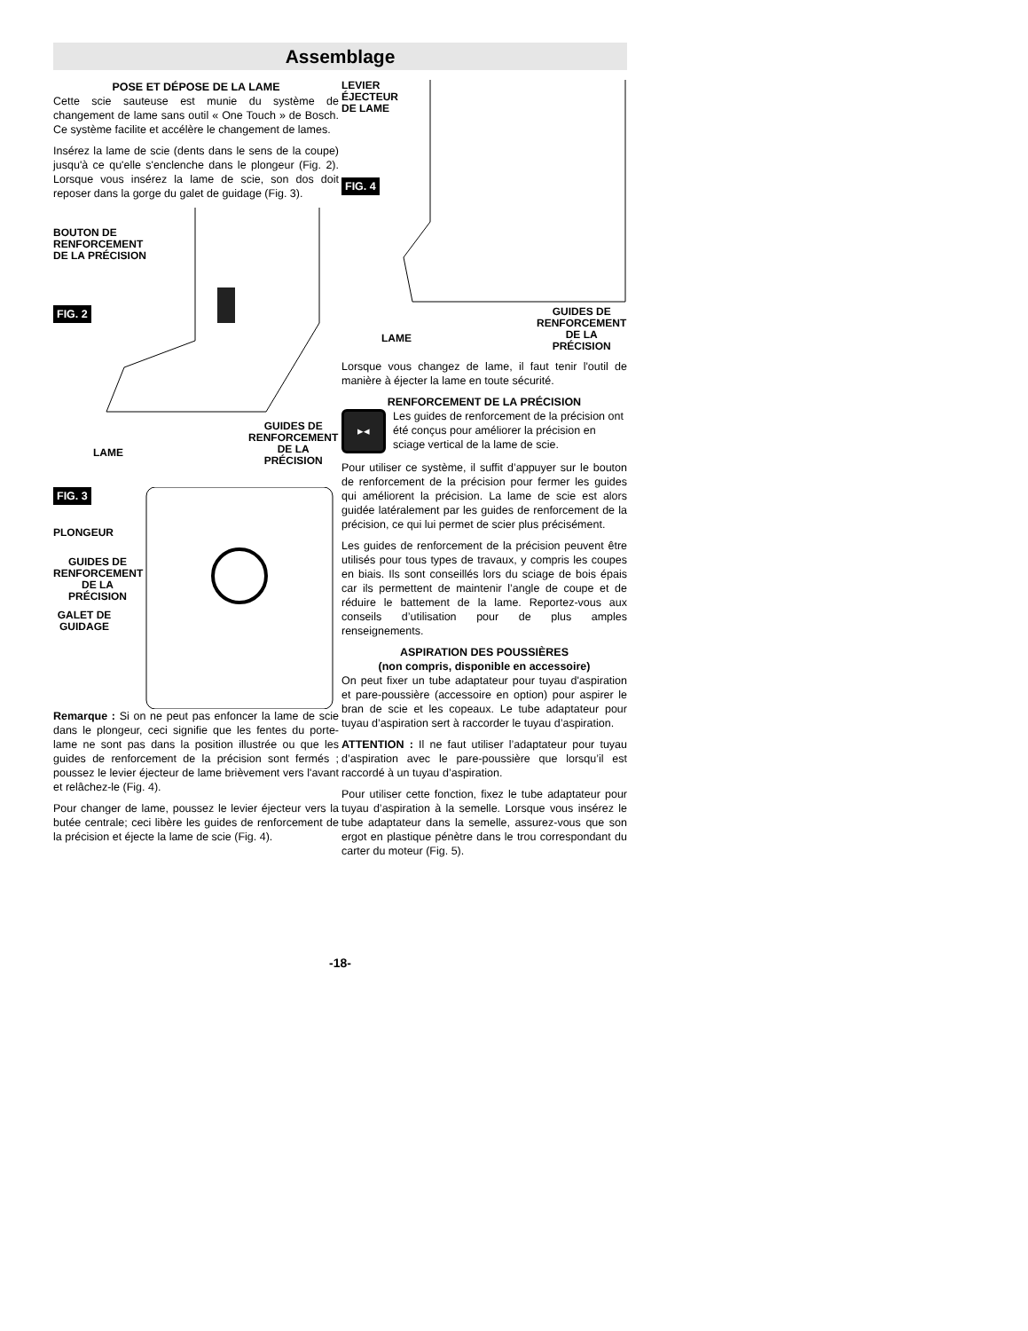Assemblage
POSE ET DÉPOSE DE LA LAME
Cette scie sauteuse est munie du système de changement de lame sans outil « One Touch » de Bosch. Ce système facilite et accélère le changement de lames.
Insérez la lame de scie (dents dans le sens de la coupe) jusqu'à ce qu'elle s'enclenche dans le plongeur (Fig. 2). Lorsque vous insérez la lame de scie, son dos doit reposer dans la gorge du galet de guidage (Fig. 3).
BOUTON DE
RENFORCEMENT
DE LA PRÉCISION
FIG. 2
GUIDES DE
RENFORCEMENT
DE LA
PRÉCISION
LAME
FIG. 3
PLONGEUR
GUIDES DE
RENFORCEMENT
DE LA
PRÉCISION
GALET DE
GUIDAGE
Remarque : Si on ne peut pas enfoncer la lame de scie dans le plongeur, ceci signifie que les fentes du porte-lame ne sont pas dans la position illustrée ou que les guides de renforcement de la précision sont fermés ; poussez le levier éjecteur de lame brièvement vers l'avant et relâchez-le (Fig. 4).
Pour changer de lame, poussez le levier éjecteur vers la butée centrale; ceci libère les guides de renforcement de la précision et éjecte la lame de scie (Fig. 4).
LEVIER
ÉJECTEUR
DE LAME
FIG. 4
GUIDES DE
RENFORCEMENT
DE LA
PRÉCISION
LAME
Lorsque vous changez de lame, il faut tenir l'outil de manière à éjecter la lame en toute sécurité.
RENFORCEMENT DE LA PRÉCISION
▸◂
Les guides de renforcement de la précision ont été conçus pour améliorer la précision en sciage vertical de la lame de scie.
Pour utiliser ce système, il suffit d’appuyer sur le bouton de renforcement de la précision pour fermer les guides qui améliorent la précision. La lame de scie est alors guidée latéralement par les guides de renforcement de la précision, ce qui lui permet de scier plus précisément.
Les guides de renforcement de la précision peuvent être utilisés pour tous types de travaux, y compris les coupes en biais. Ils sont conseillés lors du sciage de bois épais car ils permettent de maintenir l’angle de coupe et de réduire le battement de la lame. Reportez-vous aux conseils d’utilisation pour de plus amples renseignements.
ASPIRATION DES POUSSIÈRES
(non compris, disponible en accessoire)
On peut fixer un tube adaptateur pour tuyau d'aspiration et pare-poussière (accessoire en option) pour aspirer le bran de scie et les copeaux. Le tube adaptateur pour tuyau d’aspiration sert à raccorder le tuyau d’aspiration.
ATTENTION : Il ne faut utiliser l’adaptateur pour tuyau d’aspiration avec le pare-poussière que lorsqu’il est raccordé à un tuyau d’aspiration.
Pour utiliser cette fonction, fixez le tube adaptateur pour tuyau d’aspiration à la semelle. Lorsque vous insérez le tube adaptateur dans la semelle, assurez-vous que son ergot en plastique pénètre dans le trou correspondant du carter du moteur (Fig. 5).
-18-